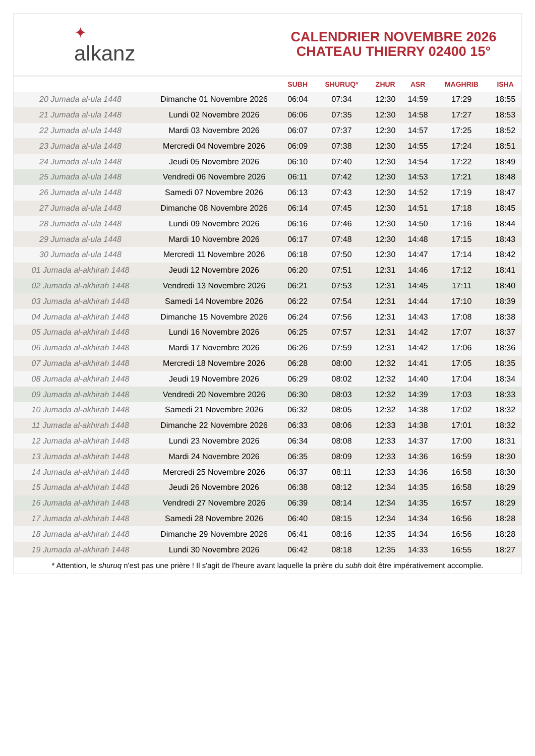✦
alkanz
CALENDRIER NOVEMBRE 2026
CHATEAU THIERRY 02400 15°
| | | SUBH | SHURUQ* | ZHUR | ASR | MAGHRIB | ISHA |
| --- | --- | --- | --- | --- | --- | --- | --- |
| 20 Jumada al-ula 1448 | Dimanche 01 Novembre 2026 | 06:04 | 07:34 | 12:30 | 14:59 | 17:29 | 18:55 |
| 21 Jumada al-ula 1448 | Lundi 02 Novembre 2026 | 06:06 | 07:35 | 12:30 | 14:58 | 17:27 | 18:53 |
| 22 Jumada al-ula 1448 | Mardi 03 Novembre 2026 | 06:07 | 07:37 | 12:30 | 14:57 | 17:25 | 18:52 |
| 23 Jumada al-ula 1448 | Mercredi 04 Novembre 2026 | 06:09 | 07:38 | 12:30 | 14:55 | 17:24 | 18:51 |
| 24 Jumada al-ula 1448 | Jeudi 05 Novembre 2026 | 06:10 | 07:40 | 12:30 | 14:54 | 17:22 | 18:49 |
| 25 Jumada al-ula 1448 | Vendredi 06 Novembre 2026 | 06:11 | 07:42 | 12:30 | 14:53 | 17:21 | 18:48 |
| 26 Jumada al-ula 1448 | Samedi 07 Novembre 2026 | 06:13 | 07:43 | 12:30 | 14:52 | 17:19 | 18:47 |
| 27 Jumada al-ula 1448 | Dimanche 08 Novembre 2026 | 06:14 | 07:45 | 12:30 | 14:51 | 17:18 | 18:45 |
| 28 Jumada al-ula 1448 | Lundi 09 Novembre 2026 | 06:16 | 07:46 | 12:30 | 14:50 | 17:16 | 18:44 |
| 29 Jumada al-ula 1448 | Mardi 10 Novembre 2026 | 06:17 | 07:48 | 12:30 | 14:48 | 17:15 | 18:43 |
| 30 Jumada al-ula 1448 | Mercredi 11 Novembre 2026 | 06:18 | 07:50 | 12:30 | 14:47 | 17:14 | 18:42 |
| 01 Jumada al-akhirah 1448 | Jeudi 12 Novembre 2026 | 06:20 | 07:51 | 12:31 | 14:46 | 17:12 | 18:41 |
| 02 Jumada al-akhirah 1448 | Vendredi 13 Novembre 2026 | 06:21 | 07:53 | 12:31 | 14:45 | 17:11 | 18:40 |
| 03 Jumada al-akhirah 1448 | Samedi 14 Novembre 2026 | 06:22 | 07:54 | 12:31 | 14:44 | 17:10 | 18:39 |
| 04 Jumada al-akhirah 1448 | Dimanche 15 Novembre 2026 | 06:24 | 07:56 | 12:31 | 14:43 | 17:08 | 18:38 |
| 05 Jumada al-akhirah 1448 | Lundi 16 Novembre 2026 | 06:25 | 07:57 | 12:31 | 14:42 | 17:07 | 18:37 |
| 06 Jumada al-akhirah 1448 | Mardi 17 Novembre 2026 | 06:26 | 07:59 | 12:31 | 14:42 | 17:06 | 18:36 |
| 07 Jumada al-akhirah 1448 | Mercredi 18 Novembre 2026 | 06:28 | 08:00 | 12:32 | 14:41 | 17:05 | 18:35 |
| 08 Jumada al-akhirah 1448 | Jeudi 19 Novembre 2026 | 06:29 | 08:02 | 12:32 | 14:40 | 17:04 | 18:34 |
| 09 Jumada al-akhirah 1448 | Vendredi 20 Novembre 2026 | 06:30 | 08:03 | 12:32 | 14:39 | 17:03 | 18:33 |
| 10 Jumada al-akhirah 1448 | Samedi 21 Novembre 2026 | 06:32 | 08:05 | 12:32 | 14:38 | 17:02 | 18:32 |
| 11 Jumada al-akhirah 1448 | Dimanche 22 Novembre 2026 | 06:33 | 08:06 | 12:33 | 14:38 | 17:01 | 18:32 |
| 12 Jumada al-akhirah 1448 | Lundi 23 Novembre 2026 | 06:34 | 08:08 | 12:33 | 14:37 | 17:00 | 18:31 |
| 13 Jumada al-akhirah 1448 | Mardi 24 Novembre 2026 | 06:35 | 08:09 | 12:33 | 14:36 | 16:59 | 18:30 |
| 14 Jumada al-akhirah 1448 | Mercredi 25 Novembre 2026 | 06:37 | 08:11 | 12:33 | 14:36 | 16:58 | 18:30 |
| 15 Jumada al-akhirah 1448 | Jeudi 26 Novembre 2026 | 06:38 | 08:12 | 12:34 | 14:35 | 16:58 | 18:29 |
| 16 Jumada al-akhirah 1448 | Vendredi 27 Novembre 2026 | 06:39 | 08:14 | 12:34 | 14:35 | 16:57 | 18:29 |
| 17 Jumada al-akhirah 1448 | Samedi 28 Novembre 2026 | 06:40 | 08:15 | 12:34 | 14:34 | 16:56 | 18:28 |
| 18 Jumada al-akhirah 1448 | Dimanche 29 Novembre 2026 | 06:41 | 08:16 | 12:35 | 14:34 | 16:56 | 18:28 |
| 19 Jumada al-akhirah 1448 | Lundi 30 Novembre 2026 | 06:42 | 08:18 | 12:35 | 14:33 | 16:55 | 18:27 |
* Attention, le shuruq n'est pas une prière ! Il s'agit de l'heure avant laquelle la prière du subh doit être impérativement accomplie.